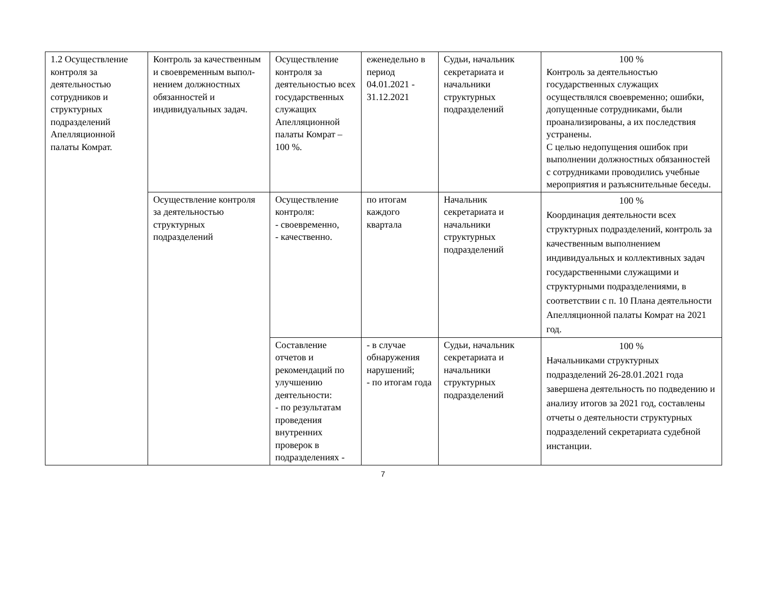| 1.2 Осуществление контроля за деятельностью сотрудников и структурных подразделений Апелляционной палаты Комрат. | Контроль за качественным и своевременным выпол-нением должностных обязанностей и индивидуальных задач. | Осуществление контроля за деятельностью всех государственных служащих Апелляционной палаты Комрат – 100 %. | еженедельно в период 04.01.2021 - 31.12.2021 | Судьи, начальник секретариата и начальники структурных подразделений | 100 % Контроль за деятельностью государственных служащих осуществлялся своевременно; ошибки, допущенные сотрудниками, были проанализированы, а их последствия устранены. С целью недопущения ошибок при выполнении должностных обязанностей с сотрудниками проводились учебные мероприятия и разъяснительные беседы. |
| | Осуществление контроля за деятельностью структурных подразделений | Осуществление контроля: - своевременно, - качественно. | по итогам каждого квартала | Начальник секретариата и начальники структурных подразделений | 100 % Координация деятельности всех структурных подразделений, контроль за качественным выполнением индивидуальных и коллективных задач государственными служащими и структурными подразделениями, в соответствии с п. 10 Плана деятельности Апелляционной палаты Комрат на 2021 год. |
| | | Составление отчетов и рекомендаций по улучшению деятельности: - по результатам проведения внутренних проверок в подразделениях - | - в случае обнаружения нарушений; - по итогам года | Судьи, начальник секретариата и начальники структурных подразделений | 100 % Начальниками структурных подразделений 26-28.01.2021 года завершена деятельность по подведению и анализу итогов за 2021 год, составлены отчеты о деятельности структурных подразделений секретариата судебной инстанции. |
7